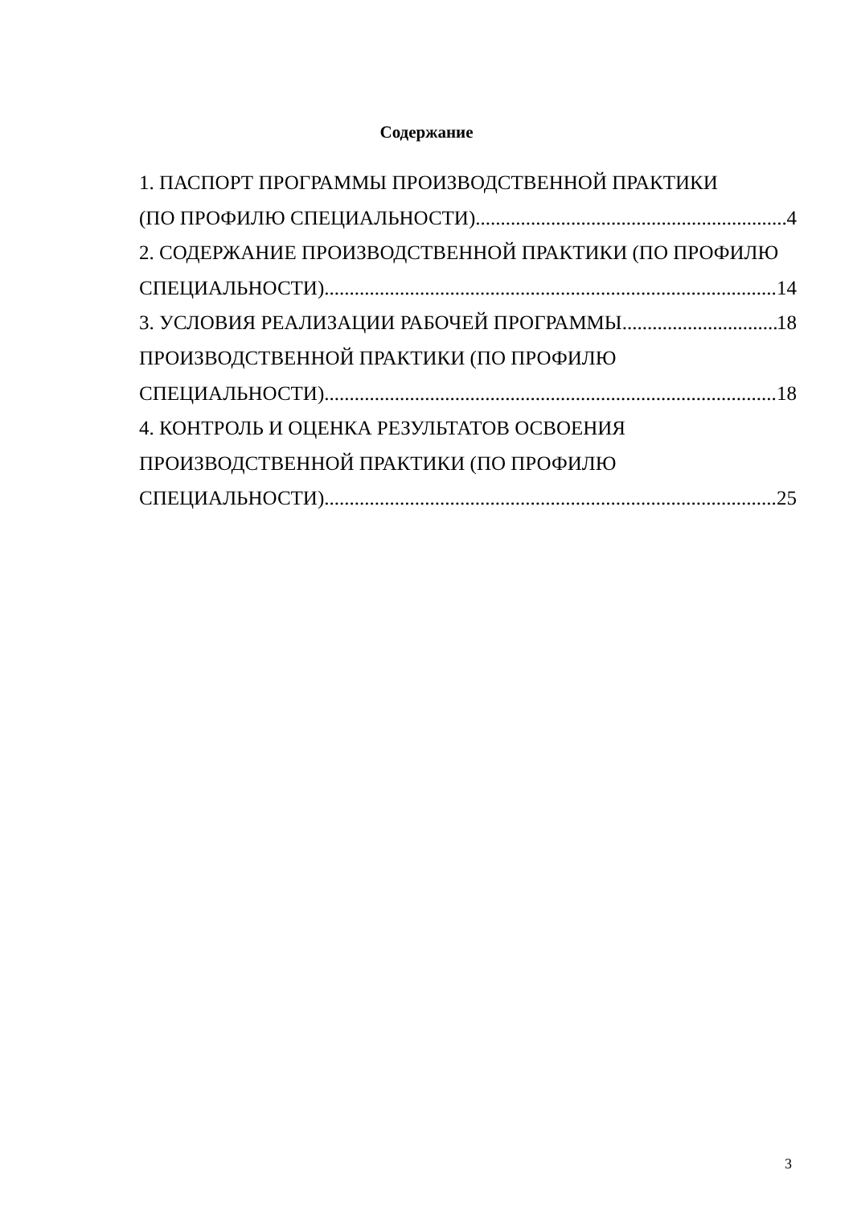Содержание
1. ПАСПОРТ ПРОГРАММЫ ПРОИЗВОДСТВЕННОЙ ПРАКТИКИ
(ПО ПРОФИЛЮ СПЕЦИАЛЬНОСТИ) 4
2. СОДЕРЖАНИЕ ПРОИЗВОДСТВЕННОЙ ПРАКТИКИ (ПО ПРОФИЛЮ
СПЕЦИАЛЬНОСТИ) 14
3. УСЛОВИЯ РЕАЛИЗАЦИИ РАБОЧЕЙ ПРОГРАММЫ 18
ПРОИЗВОДСТВЕННОЙ ПРАКТИКИ (ПО ПРОФИЛЮ
СПЕЦИАЛЬНОСТИ) 18
4. КОНТРОЛЬ И ОЦЕНКА РЕЗУЛЬТАТОВ ОСВОЕНИЯ
ПРОИЗВОДСТВЕННОЙ ПРАКТИКИ (ПО ПРОФИЛЮ
СПЕЦИАЛЬНОСТИ) 25
3